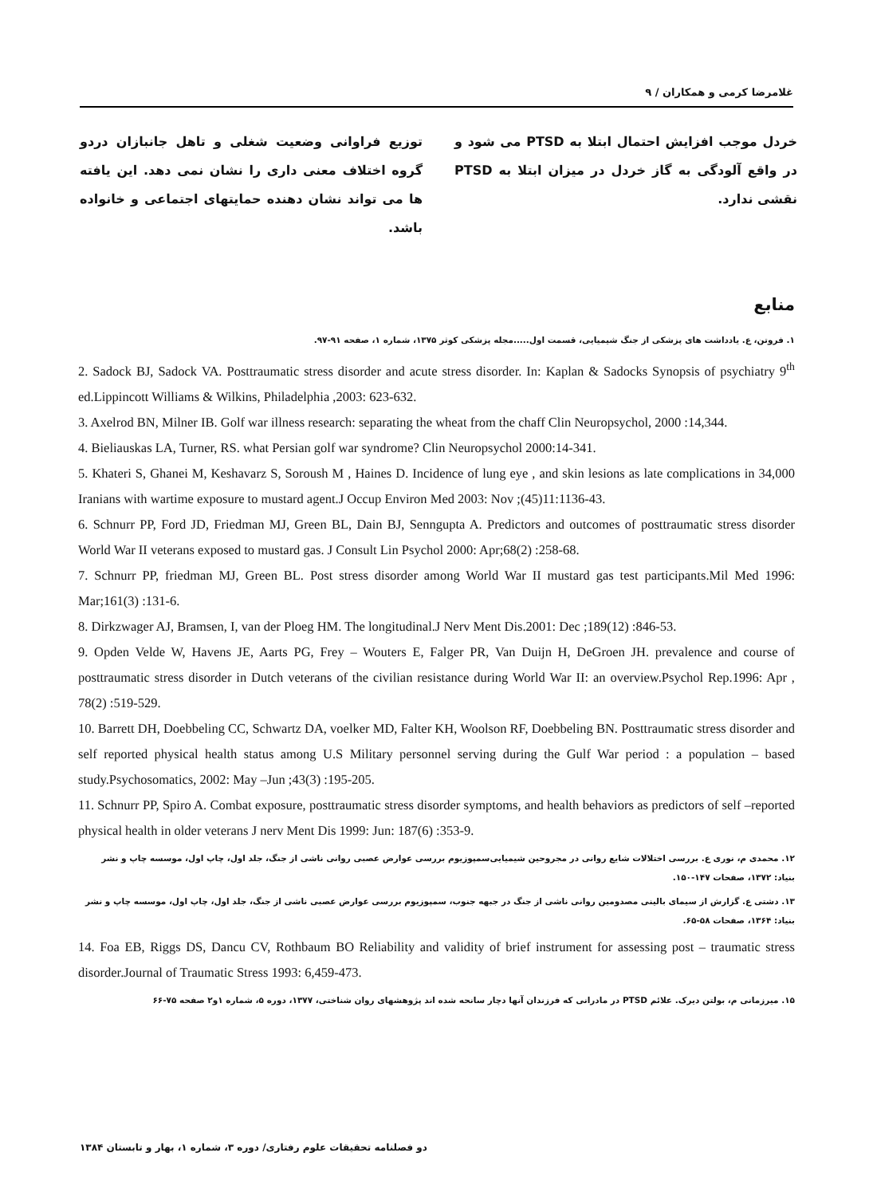غلامرضا کرمی و همکاران / ۹
خردل موجب افزایش احتمال ابتلا به PTSD می شود و در واقع آلودگی به گاز خردل در میزان ابتلا به PTSD نقشی ندارد.
توزیع فراوانی وضعیت شغلی و تاهل جانبازان دردو گروه اختلاف معنی داری را نشان نمی دهد. این یافته ها می تواند نشان دهنده حمایتهای اجتماعی و خانواده باشد.
منابع
۱. فروتن، ع. یادداشت های پزشکی از جنگ شیمیایی، قسمت اول.....مجله پزشکی کوثر ۱۳۷۵، شماره ۱، صفحه ۹۱-۹۷.
2. Sadock BJ, Sadock VA. Posttraumatic stress disorder and acute stress disorder. In: Kaplan & Sadocks Synopsis of psychiatry 9<sup>th</sup> ed.Lippincott Williams & Wilkins, Philadelphia ,2003: 623-632.
3. Axelrod BN, Milner IB. Golf war illness research: separating the wheat from the chaff Clin Neuropsychol, 2000 :14,344.
4. Bieliauskas LA, Turner, RS. what Persian golf war syndrome? Clin Neuropsychol 2000:14-341.
5. Khateri S, Ghanei M, Keshavarz S, Soroush M , Haines D. Incidence of lung eye , and skin lesions as late complications in 34,000 Iranians with wartime exposure to mustard agent.J Occup Environ Med 2003: Nov ;(45)11:1136-43.
6. Schnurr PP, Ford JD, Friedman MJ, Green BL, Dain BJ, Senngupta A. Predictors and outcomes of posttraumatic stress disorder World War II veterans exposed to mustard gas. J Consult Lin Psychol 2000: Apr;68(2) :258-68.
7. Schnurr PP, friedman MJ, Green BL. Post stress disorder among World War II mustard gas test participants.Mil Med 1996: Mar;161(3) :131-6.
8. Dirkzwager AJ, Bramsen, I, van der Ploeg HM. The longitudinal.J Nerv Ment Dis.2001: Dec ;189(12) :846-53.
9. Opden Velde W, Havens JE, Aarts PG, Frey – Wouters E, Falger PR, Van Duijn H, DeGroen JH. prevalence and course of posttraumatic stress disorder in Dutch veterans of the civilian resistance during World War II: an overview.Psychol Rep.1996: Apr , 78(2) :519-529.
10. Barrett DH, Doebbeling CC, Schwartz DA, voelker MD, Falter KH, Woolson RF, Doebbeling BN. Posttraumatic stress disorder and self reported physical health status among U.S Military personnel serving during the Gulf War period : a population – based study.Psychosomatics, 2002: May –Jun ;43(3) :195-205.
11. Schnurr PP, Spiro A. Combat exposure, posttraumatic stress disorder symptoms, and health behaviors as predictors of self –reported physical health in older veterans J nerv Ment Dis 1999: Jun: 187(6) :353-9.
۱۲. محمدی م، نوری ع. بررسی اختلالات شایع روانی در مجروحین شیمیایی‌سمپوزیوم بررسی عوارض عصبی روانی ناشی از جنگ، جلد اول، چاپ اول، موسسه چاپ و نشر بنیاد: ۱۳۷۲، صفحات ۱۴۷-۱۵۰.
۱۳. دشتی ع. گزارش از سیمای بالینی مصدومین روانی ناشی از جنگ در جبهه جنوب، سمپوزیوم بررسی عوارض عصبی ناشی از جنگ، جلد اول، چاپ اول، موسسه چاپ و نشر بنیاد: ۱۳۶۴، صفحات ۵۸-۶۵.
14. Foa EB, Riggs DS, Dancu CV, Rothbaum BO Reliability and validity of brief instrument for assessing post – traumatic stress disorder.Journal of Traumatic Stress 1993: 6,459-473.
۱۵. میرزمانی م، بولتن دیرک. علائم PTSD در مادرانی که فرزندان آنها دچار سانحه شده اند پژوهشهای روان شناختی، ۱۳۷۷، دوره ۵، شماره ۱و۲ صفحه ۷۵-۶۶
دو فصلنامه تحقیقات علوم رفتاری/ دوره ۳، شماره ۱، بهار و تابستان ۱۳۸۴